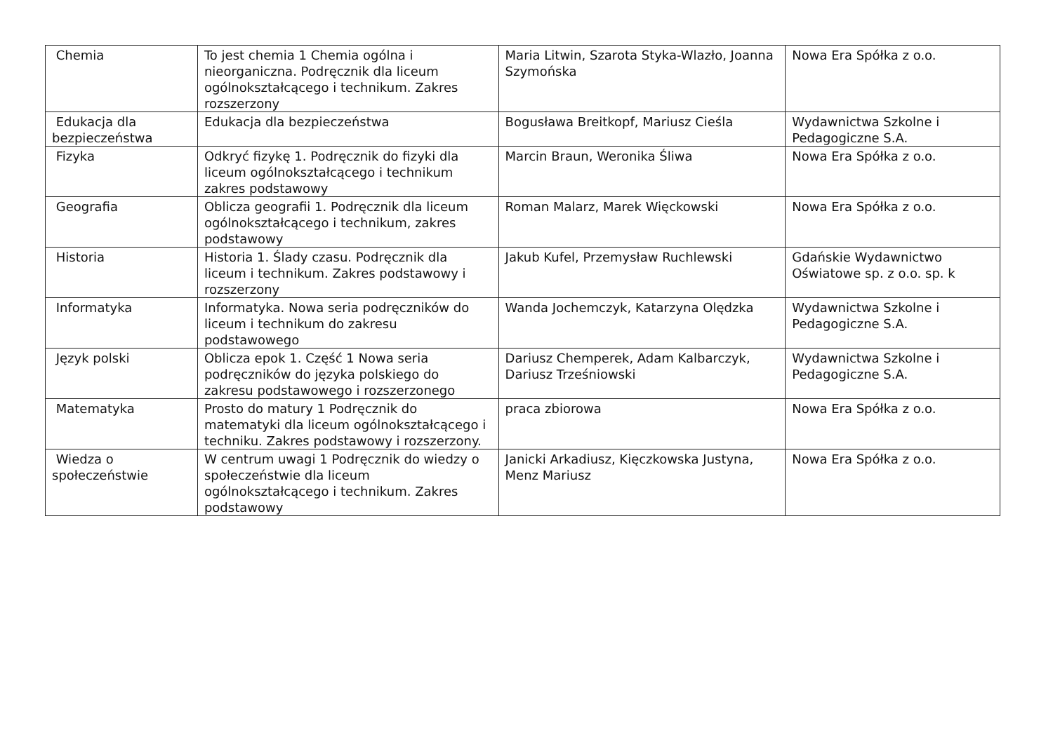| Chemia | To jest chemia 1 Chemia ogólna i nieorganiczna. Podręcznik dla liceum ogólnokształcącego i technikum. Zakres rozszerzony | Maria Litwin, Szarota Styka-Wlazło, Joanna Szymońska | Nowa Era Spółka z o.o. |
| Edukacja dla bezpieczeństwa | Edukacja dla bezpieczeństwa | Bogusława Breitkopf, Mariusz Cieśla | Wydawnictwa Szkolne i Pedagogiczne S.A. |
| Fizyka | Odkryć fizykę 1. Podręcznik do fizyki dla liceum ogólnokształcącego i technikum zakres podstawowy | Marcin Braun, Weronika Śliwa | Nowa Era Spółka z o.o. |
| Geografia | Oblicza geografii 1. Podręcznik dla liceum ogólnokształcącego i technikum, zakres podstawowy | Roman Malarz, Marek Więckowski | Nowa Era Spółka z o.o. |
| Historia | Historia 1. Ślady czasu. Podręcznik dla liceum i technikum. Zakres podstawowy i rozszerzony | Jakub Kufel, Przemysław Ruchlewski | Gdańskie Wydawnictwo Oświatowe sp. z o.o. sp. k |
| Informatyka | Informatyka. Nowa seria podręczników do liceum i technikum do zakresu podstawowego | Wanda Jochemczyk, Katarzyna Olędzka | Wydawnictwa Szkolne i Pedagogiczne S.A. |
| Język polski | Oblicza epok 1. Część 1 Nowa seria podręczników do języka polskiego do zakresu podstawowego i rozszerzonego | Dariusz Chemperek, Adam Kalbarczyk, Dariusz Trześniowski | Wydawnictwa Szkolne i Pedagogiczne S.A. |
| Matematyka | Prosto do matury 1 Podręcznik do matematyki dla liceum ogólnokształcącego i techniku. Zakres podstawowy i rozszerzony. | praca zbiorowa | Nowa Era Spółka z o.o. |
| Wiedza o społeczeństwie | W centrum uwagi 1 Podręcznik do wiedzy o społeczeństwie dla liceum ogólnokształcącego i technikum. Zakres podstawowy | Janicki Arkadiusz, Kięczkowska Justyna, Menz Mariusz | Nowa Era Spółka z o.o. |